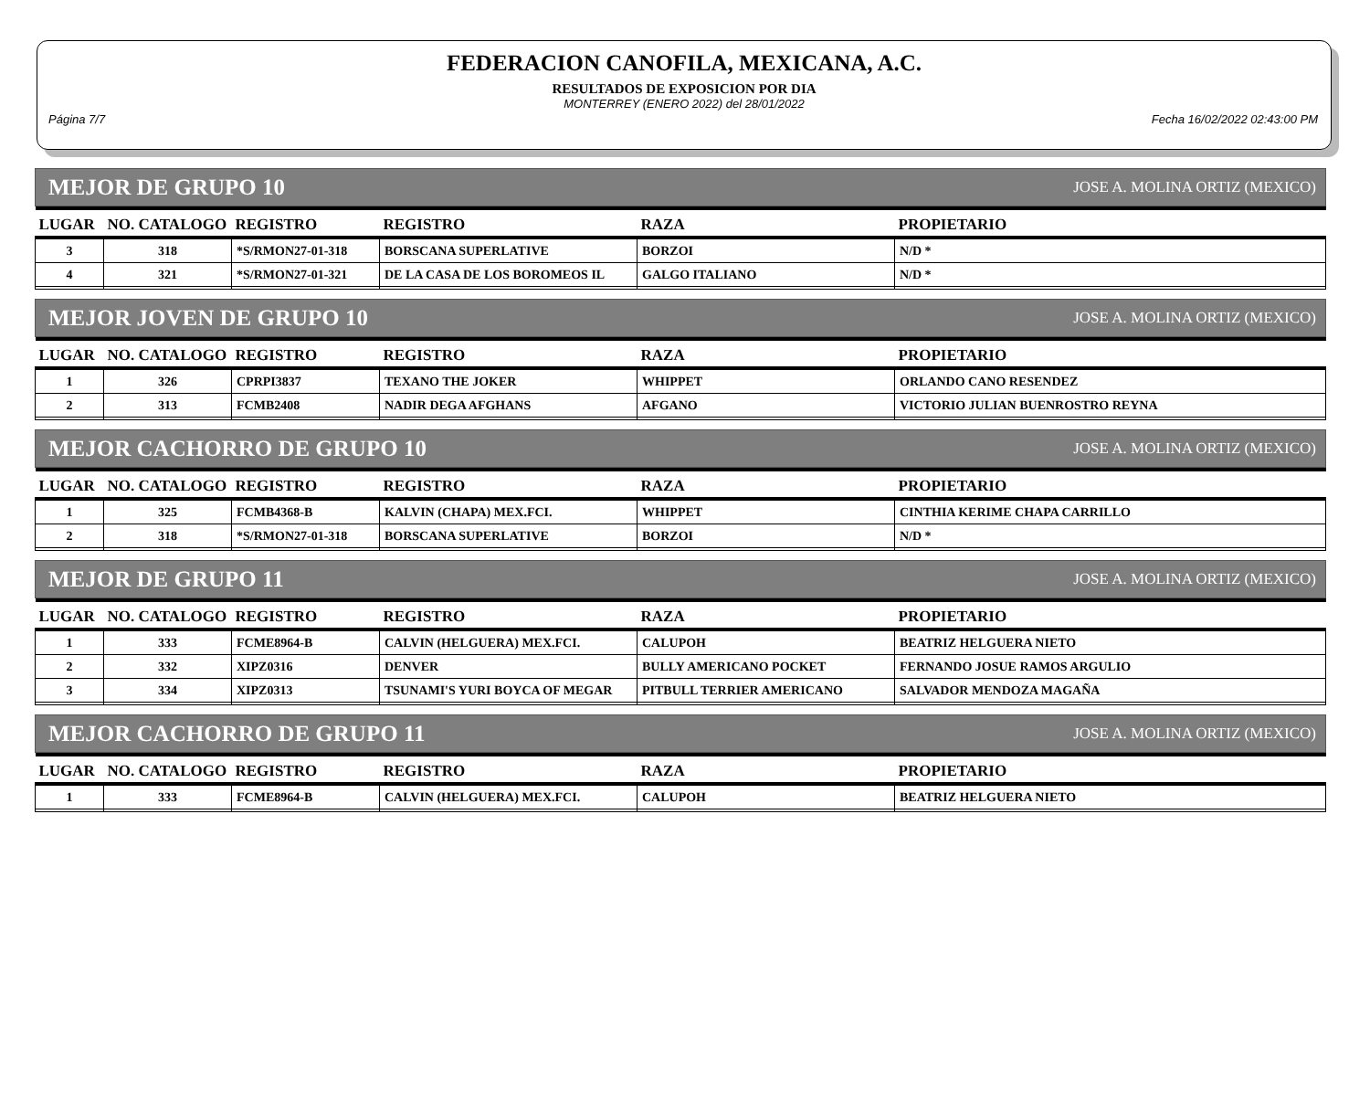FEDERACION CANOFILA, MEXICANA, A.C.
RESULTADOS DE EXPOSICION POR DIA
MONTERREY (ENERO 2022) del 28/01/2022
Página 7/7 Fecha 16/02/2022 02:43:00 PM
MEJOR DE GRUPO 10 JOSE A. MOLINA ORTIZ (MEXICO)
| LUGAR | NO. CATALOGO | REGISTRO | REGISTRO | RAZA | PROPIETARIO |
| --- | --- | --- | --- | --- | --- |
| 3 | 318 | *S/RMON27-01-318 | BORSCANA SUPERLATIVE | BORZOI | N/D * |
| 4 | 321 | *S/RMON27-01-321 | DE LA CASA DE LOS BOROMEOS IL | GALGO ITALIANO | N/D * |
MEJOR JOVEN DE GRUPO 10 JOSE A. MOLINA ORTIZ (MEXICO)
| LUGAR | NO. CATALOGO | REGISTRO | REGISTRO | RAZA | PROPIETARIO |
| --- | --- | --- | --- | --- | --- |
| 1 | 326 | CPRPI3837 | TEXANO THE JOKER | WHIPPET | ORLANDO CANO RESENDEZ |
| 2 | 313 | FCMB2408 | NADIR DEGA AFGHANS | AFGANO | VICTORIO JULIAN BUENROSTRO REYNA |
MEJOR CACHORRO DE GRUPO 10 JOSE A. MOLINA ORTIZ (MEXICO)
| LUGAR | NO. CATALOGO | REGISTRO | REGISTRO | RAZA | PROPIETARIO |
| --- | --- | --- | --- | --- | --- |
| 1 | 325 | FCMB4368-B | KALVIN (CHAPA) MEX.FCI. | WHIPPET | CINTHIA KERIME CHAPA CARRILLO |
| 2 | 318 | *S/RMON27-01-318 | BORSCANA SUPERLATIVE | BORZOI | N/D * |
MEJOR DE GRUPO 11 JOSE A. MOLINA ORTIZ (MEXICO)
| LUGAR | NO. CATALOGO | REGISTRO | REGISTRO | RAZA | PROPIETARIO |
| --- | --- | --- | --- | --- | --- |
| 1 | 333 | FCME8964-B | CALVIN (HELGUERA) MEX.FCI. | CALUPOH | BEATRIZ HELGUERA NIETO |
| 2 | 332 | XIPZ0316 | DENVER | BULLY AMERICANO POCKET | FERNANDO JOSUE RAMOS ARGULIO |
| 3 | 334 | XIPZ0313 | TSUNAMI'S YURI BOYCA OF MEGAR | PITBULL TERRIER AMERICANO | SALVADOR MENDOZA MAGAÑA |
MEJOR CACHORRO DE GRUPO 11 JOSE A. MOLINA ORTIZ (MEXICO)
| LUGAR | NO. CATALOGO | REGISTRO | REGISTRO | RAZA | PROPIETARIO |
| --- | --- | --- | --- | --- | --- |
| 1 | 333 | FCME8964-B | CALVIN (HELGUERA) MEX.FCI. | CALUPOH | BEATRIZ HELGUERA NIETO |